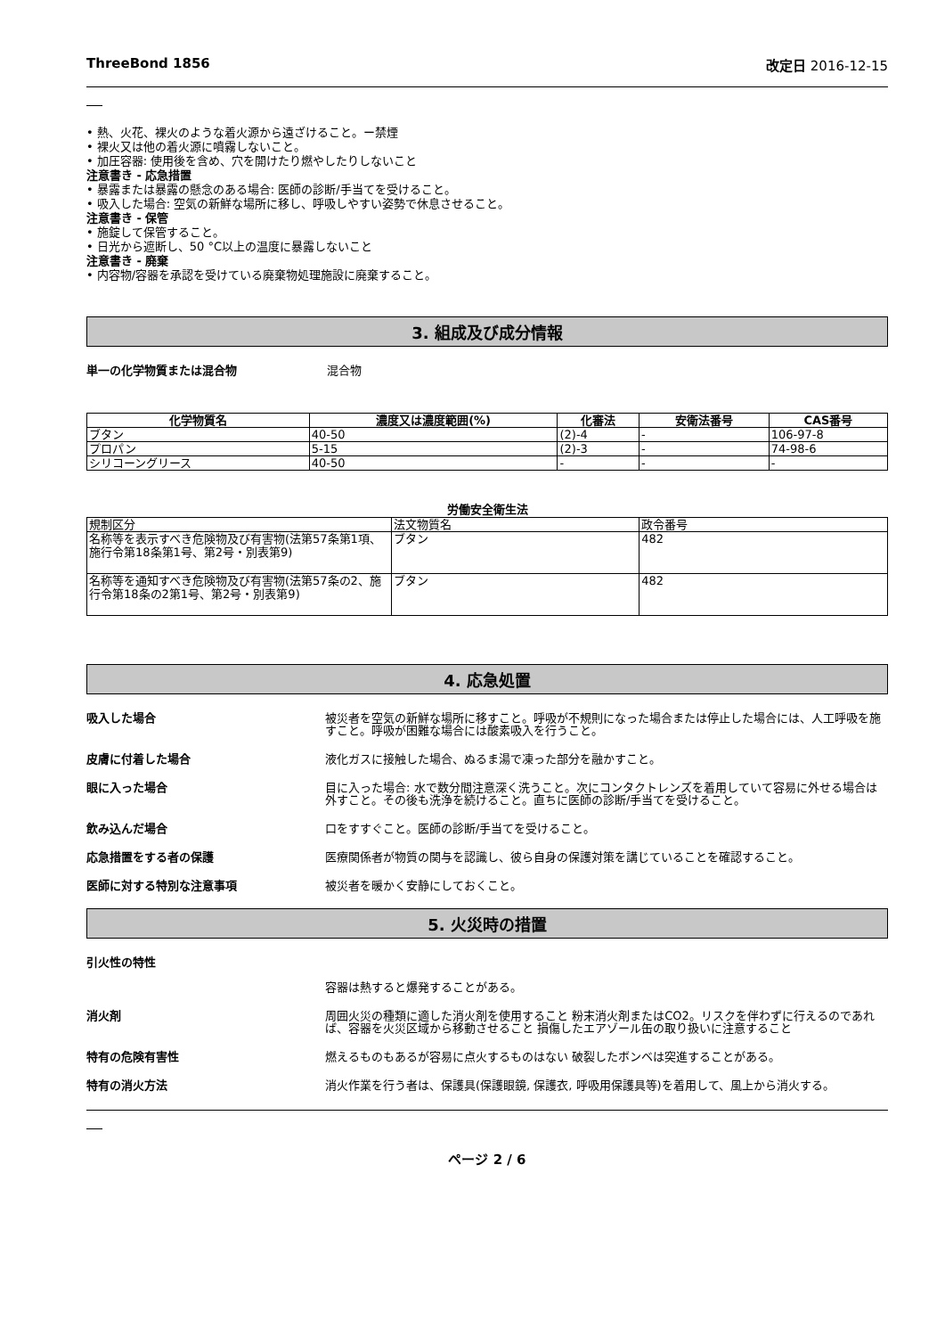ThreeBond 1856 改定日 2016-12-15
• 熱、火花、裸火のような着火源から遠ざけること。ー禁煙
• 裸火又は他の着火源に噴霧しないこと。
• 加圧容器: 使用後を含め、穴を開けたり燃やしたりしないこと
注意書き - 応急措置
• 暴露または暴露の懸念のある場合: 医師の診断/手当てを受けること。
• 吸入した場合: 空気の新鮮な場所に移し、呼吸しやすい姿勢で休息させること。
注意書き - 保管
• 施錠して保管すること。
• 日光から遮断し、50 °C以上の温度に暴露しないこと
注意書き - 廃棄
• 内容物/容器を承認を受けている廃棄物処理施設に廃棄すること。
3. 組成及び成分情報
単一の化学物質または混合物 混合物
| 化学物質名 | 濃度又は濃度範囲(%) | 化審法 | 安衛法番号 | CAS番号 |
| --- | --- | --- | --- | --- |
| ブタン | 40-50 | (2)-4 | - | 106-97-8 |
| プロパン | 5-15 | (2)-3 | - | 74-98-6 |
| シリコーングリース | 40-50 | - | - | - |
労働安全衛生法
| 規制区分 | 法文物質名 | 政令番号 |
| 名称等を表示すべき危険物及び有害物(法第57条第1項、施行令第18条第1号、第2号・別表第9) | ブタン | 482 |
| 名称等を通知すべき危険物及び有害物(法第57条の2、施行令第18条の2第1号、第2号・別表第9) | ブタン | 482 |
4. 応急処置
吸入した場合 被災者を空気の新鮮な場所に移すこと。呼吸が不規則になった場合または停止した場合には、人工呼吸を施すこと。呼吸が困難な場合には酸素吸入を行うこと。
皮膚に付着した場合 液化ガスに接触した場合、ぬるま湯で凍った部分を融かすこと。
眼に入った場合 目に入った場合: 水で数分間注意深く洗うこと。次にコンタクトレンズを着用していて容易に外せる場合は外すこと。その後も洗浄を続けること。直ちに医師の診断/手当てを受けること。
飲み込んだ場合 口をすすぐこと。医師の診断/手当てを受けること。
応急措置をする者の保護 医療関係者が物質の関与を認識し、彼ら自身の保護対策を講じていることを確認すること。
医師に対する特別な注意事項 被災者を暖かく安静にしておくこと。
5. 火災時の措置
引火性の特性
容器は熱すると爆発することがある。
消火剤 周囲火災の種類に適した消火剤を使用すること 粉末消火剤またはCO2。リスクを伴わずに行えるのであれば、容器を火災区域から移動させること 損傷したエアゾール缶の取り扱いに注意すること
特有の危険有害性 燃えるものもあるが容易に点火するものはない 破裂したボンベは突進することがある。
特有の消火方法 消火作業を行う者は、保護具(保護眼鏡, 保護衣, 呼吸用保護具等)を着用して、風上から消火する。
ページ 2 / 6